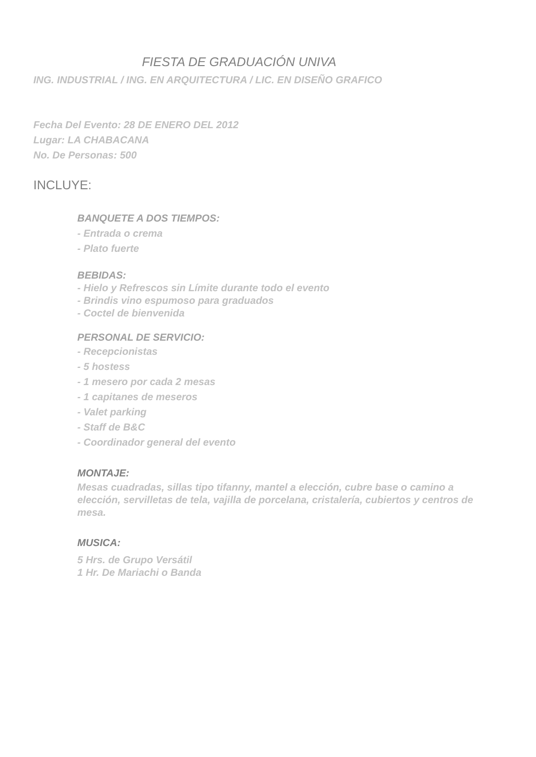FIESTA DE GRADUACIÓN UNIVA
ING. INDUSTRIAL / ING. EN ARQUITECTURA / LIC. EN DISEÑO GRAFICO
Fecha Del Evento: 28 DE ENERO DEL 2012
Lugar: LA CHABACANA
No. De Personas: 500
INCLUYE:
BANQUETE A DOS TIEMPOS:
- Entrada o crema
- Plato fuerte
BEBIDAS:
- Hielo y Refrescos sin Límite durante todo el evento
- Brindis vino espumoso para graduados
- Coctel de bienvenida
PERSONAL DE SERVICIO:
- Recepcionistas
- 5 hostess
- 1 mesero por cada 2 mesas
- 1 capitanes de meseros
- Valet parking
- Staff de B&C
- Coordinador general del evento
MONTAJE:
Mesas cuadradas, sillas tipo tifanny, mantel a elección, cubre base o camino a elección, servilletas de tela, vajilla de porcelana, cristalería, cubiertos y centros de mesa.
MUSICA:
5 Hrs. de Grupo Versátil
1 Hr. De Mariachi o Banda